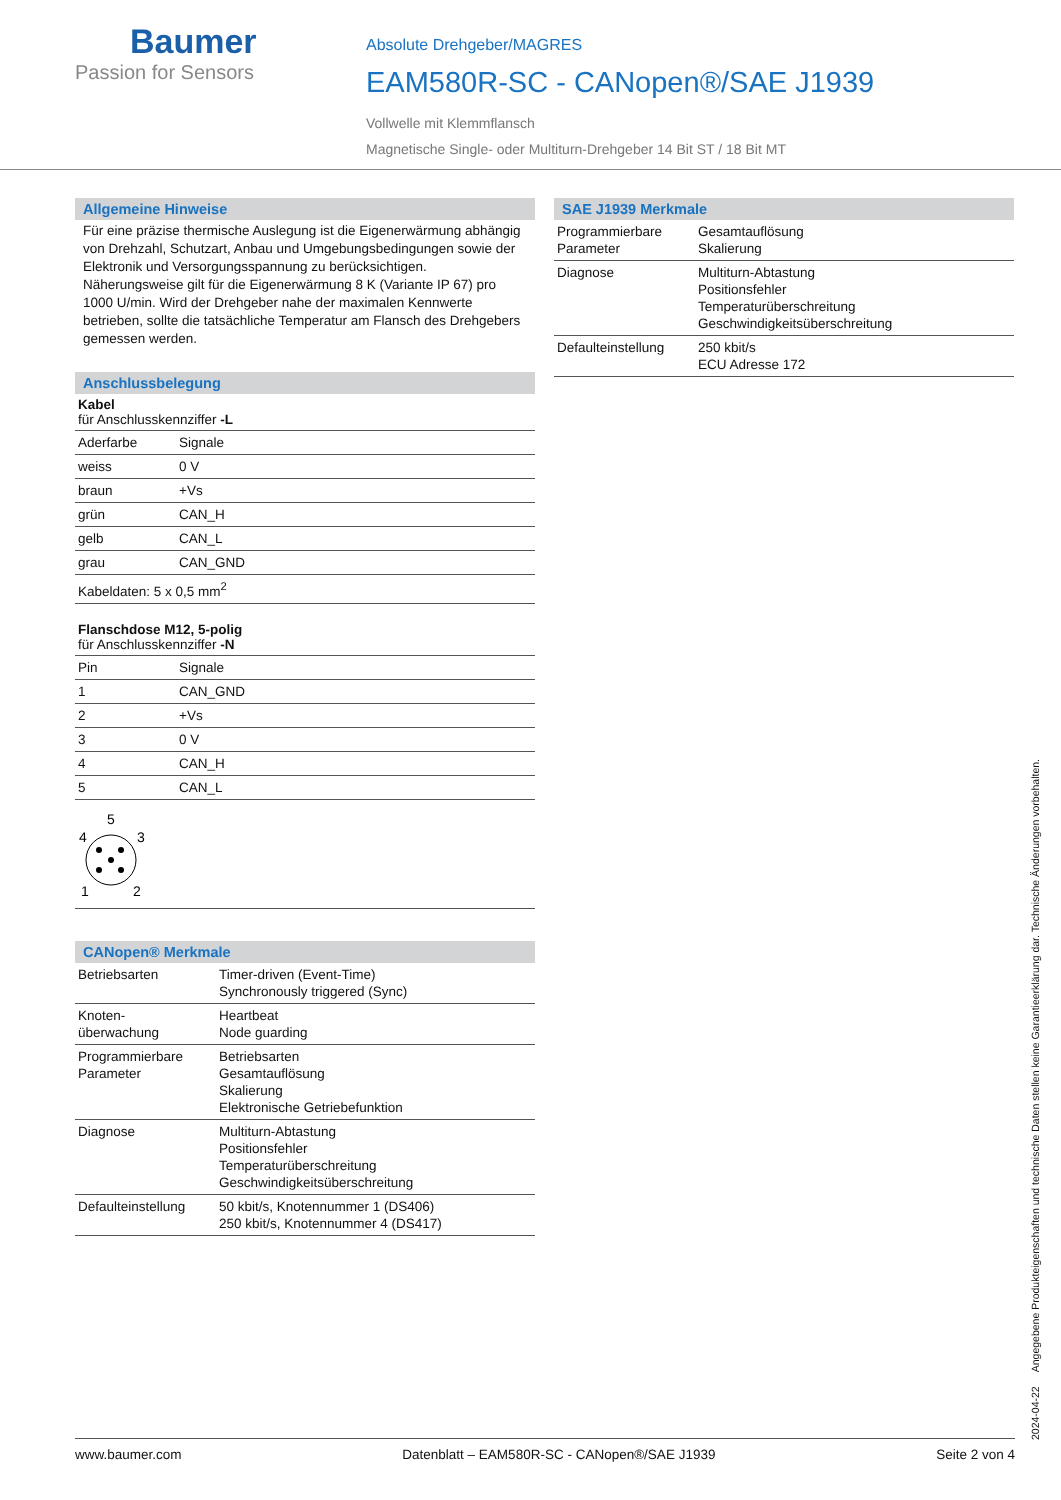Baumer
Passion for Sensors
Absolute Drehgeber/MAGRES
EAM580R-SC - CANopen®/SAE J1939
Vollwelle mit Klemmflansch
Magnetische Single- oder Multiturn-Drehgeber 14 Bit ST / 18 Bit MT
Allgemeine Hinweise
Für eine präzise thermische Auslegung ist die Eigenerwärmung abhängig von Drehzahl, Schutzart, Anbau und Umgebungsbedingungen sowie der Elektronik und Versorgungsspannung zu berücksichtigen. Näherungsweise gilt für die Eigenerwärmung 8 K (Variante IP 67) pro 1000 U/min. Wird der Drehgeber nahe der maximalen Kennwerte betrieben, sollte die tatsächliche Temperatur am Flansch des Drehgebers gemessen werden.
Anschlussbelegung
Kabel
für Anschlusskennziffer -L
| Aderfarbe | Signale |
| weiss | 0 V |
| braun | +Vs |
| grün | CAN_H |
| gelb | CAN_L |
| grau | CAN_GND |
| Kabeldaten: 5 x 0,5 mm<sup>2</sup> | |
Flanschdose M12, 5-polig
für Anschlusskennziffer -N
| Pin | Signale |
| 1 | CAN_GND |
| 2 | +Vs |
| 3 | 0 V |
| 4 | CAN_H |
| 5 | CAN_L |
5
4
3
1
2
CANopen® Merkmale
| Betriebsarten | Timer-driven (Event-Time) Synchronously triggered (Sync) |
| Knoten- überwachung | Heartbeat Node guarding |
| Programmierbare Parameter | Betriebsarten Gesamtauflösung Skalierung Elektronische Getriebefunktion |
| Diagnose | Multiturn-Abtastung Positionsfehler Temperaturüberschreitung Geschwindigkeitsüberschreitung |
| Defaulteinstellung | 50 kbit/s, Knotennummer 1 (DS406) 250 kbit/s, Knotennummer 4 (DS417) |
SAE J1939 Merkmale
| Programmierbare Parameter | Gesamtauflösung Skalierung |
| Diagnose | Multiturn-Abtastung Positionsfehler Temperaturüberschreitung Geschwindigkeitsüberschreitung |
| Defaulteinstellung | 250 kbit/s ECU Adresse 172 |
2024-04-22 Angegebene Produkteigenschaften und technische Daten stellen keine Garantieerklärung dar. Technische Änderungen vorbehalten.
www.baumer.com Datenblatt – EAM580R-SC - CANopen®/SAE J1939 Seite 2 von 4